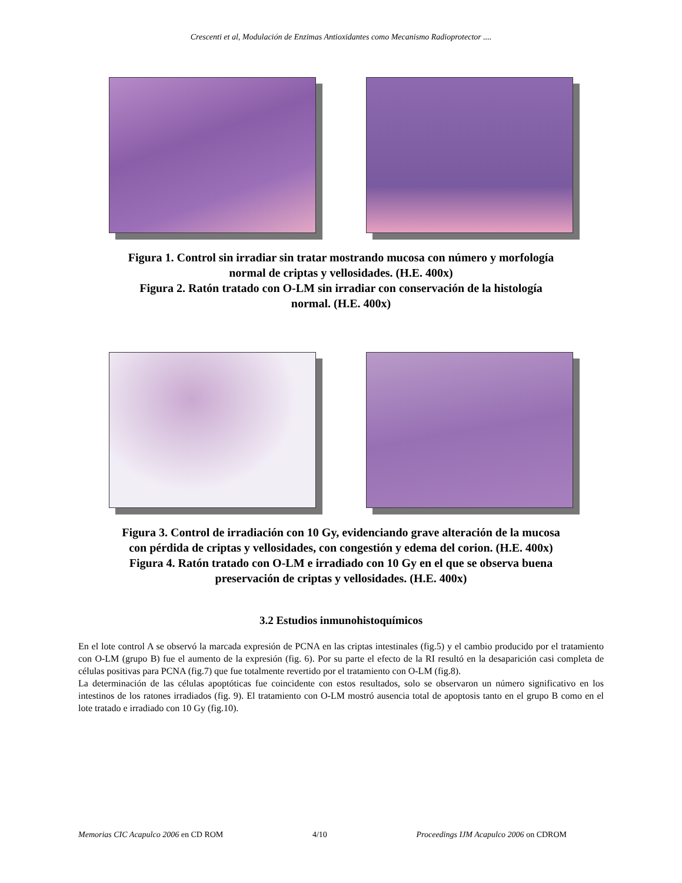Crescenti et al, Modulación de Enzimas Antioxidantes como Mecanismo Radioprotector ....
Figura 1. Control sin irradiar sin tratar mostrando mucosa con número y morfología
normal de criptas y vellosidades. (H.E. 400x)
Figura 2. Ratón tratado con O-LM sin irradiar con conservación de la histología
normal. (H.E. 400x)
Figura 3. Control de irradiación con 10 Gy, evidenciando grave alteración de la mucosa
con pérdida de criptas y vellosidades, con congestión y edema del corion. (H.E. 400x)
Figura 4. Ratón tratado con O-LM e irradiado con 10 Gy en el que se observa buena
preservación de criptas y vellosidades. (H.E. 400x)
3.2 Estudios inmunohistoquímicos
En el lote control A se observó la marcada expresión de PCNA en las criptas intestinales (fig.5) y el cambio producido por el tratamiento con O-LM (grupo B) fue el aumento de la expresión (fig. 6). Por su parte el efecto de la RI resultó en la desaparición casi completa de células positivas para PCNA (fig.7) que fue totalmente revertido por el tratamiento con O-LM (fig.8).
La determinación de las células apoptóticas fue coincidente con estos resultados, solo se observaron un número significativo en los intestinos de los ratones irradiados (fig. 9). El tratamiento con O-LM mostró ausencia total de apoptosis tanto en el grupo B como en el lote tratado e irradiado con 10 Gy (fig.10).
Memorias CIC Acapulco 2006 en CD ROM 4/10 Proceedings IJM Acapulco 2006 on CDROM